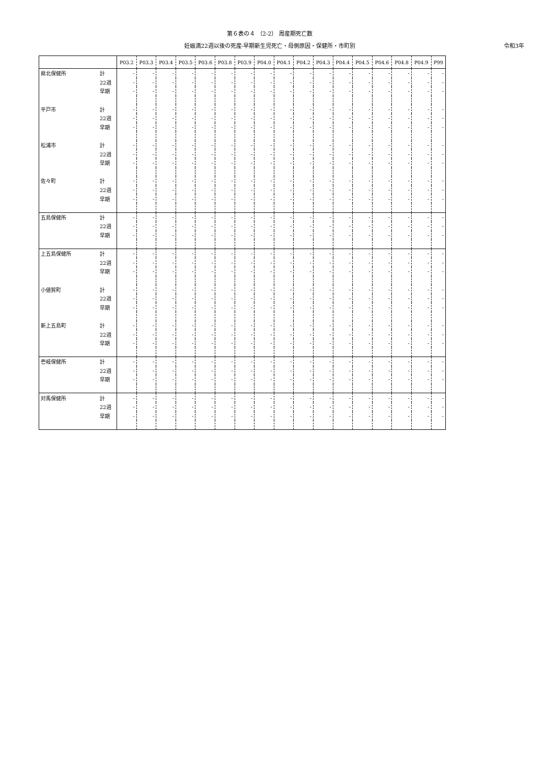第６表の４ （2-2） 周産期死亡数
妊娠満22週以後の死産-早期新生児死亡・母側原因・保健所・市町別 令和3年
| | | P03.2 | P03.3 | P03.4 | P03.5 | P03.6 | P03.8 | P03.9 | P04.0 | P04.1 | P04.2 | P04.3 | P04.4 | P04.5 | P04.6 | P04.8 | P04.9 | P99 |
| --- | --- | --- | --- | --- | --- | --- | --- | --- | --- | --- | --- | --- | --- | --- | --- | --- | --- | --- |
| 県北保健所 | 計 | - | - | - | - | - | - | - | - | - | - | - | - | - | - | - | - | - |
| | 22週 | - | - | - | - | - | - | - | - | - | - | - | - | - | - | - | - | - |
| | 早期 | - | - | - | - | - | - | - | - | - | - | - | - | - | - | - | - | - |
| 平戸市 | 計 | - | - | - | - | - | - | - | - | - | - | - | - | - | - | - | - | - |
| | 22週 | - | - | - | - | - | - | - | - | - | - | - | - | - | - | - | - | - |
| | 早期 | - | - | - | - | - | - | - | - | - | - | - | - | - | - | - | - | - |
| 松浦市 | 計 | - | - | - | - | - | - | - | - | - | - | - | - | - | - | - | - | - |
| | 22週 | - | - | - | - | - | - | - | - | - | - | - | - | - | - | - | - | - |
| | 早期 | - | - | - | - | - | - | - | - | - | - | - | - | - | - | - | - | - |
| 佐々町 | 計 | - | - | - | - | - | - | - | - | - | - | - | - | - | - | - | - | - |
| | 22週 | - | - | - | - | - | - | - | - | - | - | - | - | - | - | - | - | - |
| | 早期 | - | - | - | - | - | - | - | - | - | - | - | - | - | - | - | - | - |
| 五島保健所 | 計 | - | - | - | - | - | - | - | - | - | - | - | - | - | - | - | - | - |
| | 22週 | - | - | - | - | - | - | - | - | - | - | - | - | - | - | - | - | - |
| | 早期 | - | - | - | - | - | - | - | - | - | - | - | - | - | - | - | - | - |
| 上五島保健所 | 計 | - | - | - | - | - | - | - | - | - | - | - | - | - | - | - | - | - |
| | 22週 | - | - | - | - | - | - | - | - | - | - | - | - | - | - | - | - | - |
| | 早期 | - | - | - | - | - | - | - | - | - | - | - | - | - | - | - | - | - |
| 小値賀町 | 計 | - | - | - | - | - | - | - | - | - | - | - | - | - | - | - | - | - |
| | 22週 | - | - | - | - | - | - | - | - | - | - | - | - | - | - | - | - | - |
| | 早期 | - | - | - | - | - | - | - | - | - | - | - | - | - | - | - | - | - |
| 新上五島町 | 計 | - | - | - | - | - | - | - | - | - | - | - | - | - | - | - | - | - |
| | 22週 | - | - | - | - | - | - | - | - | - | - | - | - | - | - | - | - | - |
| | 早期 | - | - | - | - | - | - | - | - | - | - | - | - | - | - | - | - | - |
| 壱岐保健所 | 計 | - | - | - | - | - | - | - | - | - | - | - | - | - | - | - | - | - |
| | 22週 | - | - | - | - | - | - | - | - | - | - | - | - | - | - | - | - | - |
| | 早期 | - | - | - | - | - | - | - | - | - | - | - | - | - | - | - | - | - |
| 対馬保健所 | 計 | - | - | - | - | - | - | - | - | - | - | - | - | - | - | - | - | - |
| | 22週 | - | - | - | - | - | - | - | - | - | - | - | - | - | - | - | - | - |
| | 早期 | - | - | - | - | - | - | - | - | - | - | - | - | - | - | - | - | - |